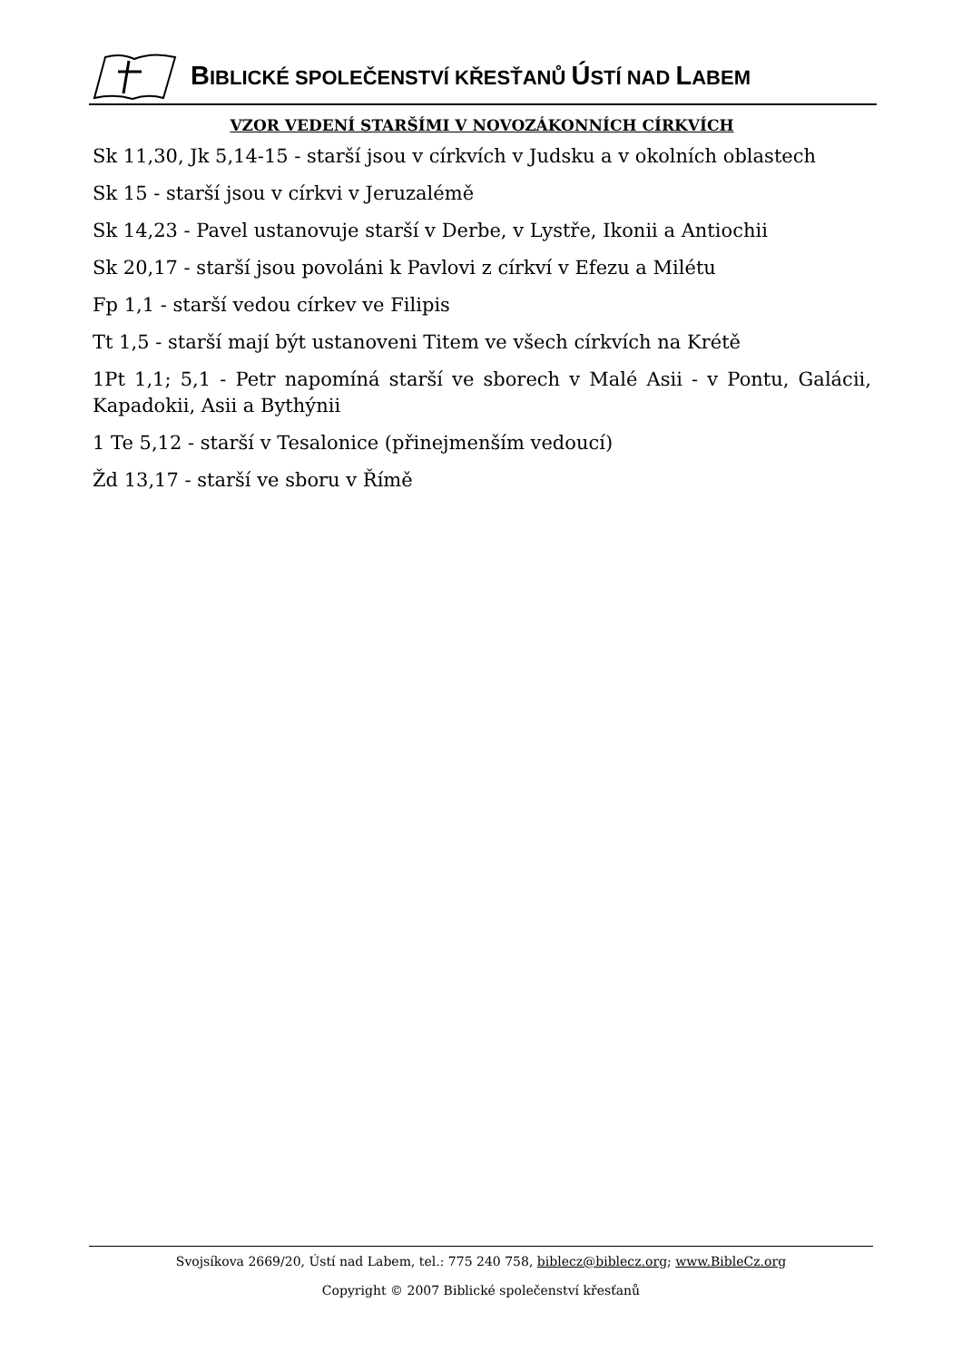BIBLICKÉ SPOLEČENSTVÍ KŘESŤANŮ ÚSTÍ NAD LABEM
VZOR VEDENÍ STARŠÍMI V NOVOZÁKONNÍCH CÍRKVÍCH
Sk 11,30, Jk 5,14-15 - starší jsou v církvích v Judsku a v okolních oblastech
Sk 15 - starší jsou v církvi v Jeruzalémě
Sk 14,23 - Pavel ustanovuje starší v Derbe, v Lystře, Ikonii a Antiochii
Sk 20,17 - starší jsou povoláni k Pavlovi z církví v Efezu a Milétu
Fp 1,1 - starší vedou církev ve Filipis
Tt 1,5 - starší mají být ustanoveni Titem ve všech církvích na Krétě
1Pt 1,1; 5,1 - Petr napomíná starší ve sborech v Malé Asii - v Pontu, Galácii, Kapadokii, Asii a Bythýnii
1 Te 5,12 - starší v Tesalonice (přinejmenším vedoucí)
Žd 13,17 - starší ve sboru v Římě
Svojsíkova 2669/20, Ústí nad Labem, tel.: 775 240 758, biblecz@biblecz.org; www.BibleCz.org
Copyright © 2007 Biblické společenství křesťanů